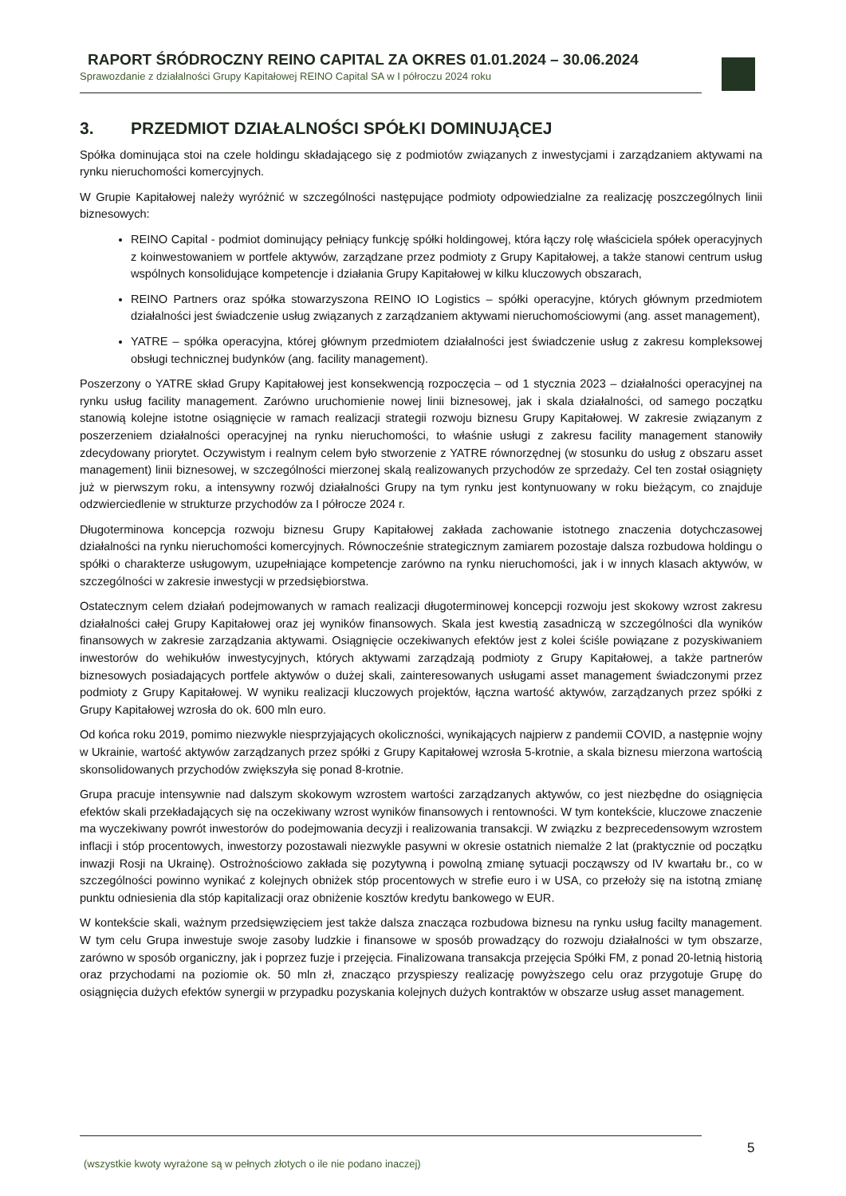RAPORT ŚRÓDROCZNY REINO CAPITAL ZA OKRES 01.01.2024 – 30.06.2024
Sprawozdanie z działalności Grupy Kapitałowej REINO Capital SA w I półroczu 2024 roku
3. PRZEDMIOT DZIAŁALNOŚCI SPÓŁKI DOMINUJĄCEJ
Spółka dominująca stoi na czele holdingu składającego się z podmiotów związanych z inwestycjami i zarządzaniem aktywami na rynku nieruchomości komercyjnych.
W Grupie Kapitałowej należy wyróżnić w szczególności następujące podmioty odpowiedzialne za realizację poszczególnych linii biznesowych:
REINO Capital - podmiot dominujący pełniący funkcję spółki holdingowej, która łączy rolę właściciela spółek operacyjnych z koinwestowaniem w portfele aktywów, zarządzane przez podmioty z Grupy Kapitałowej, a także stanowi centrum usług wspólnych konsolidujące kompetencje i działania Grupy Kapitałowej w kilku kluczowych obszarach,
REINO Partners oraz spółka stowarzyszona REINO IO Logistics – spółki operacyjne, których głównym przedmiotem działalności jest świadczenie usług związanych z zarządzaniem aktywami nieruchomościowymi (ang. asset management),
YATRE – spółka operacyjna, której głównym przedmiotem działalności jest świadczenie usług z zakresu kompleksowej obsługi technicznej budynków (ang. facility management).
Poszerzony o YATRE skład Grupy Kapitałowej jest konsekwencją rozpoczęcia – od 1 stycznia 2023 – działalności operacyjnej na rynku usług facility management. Zarówno uruchomienie nowej linii biznesowej, jak i skala działalności, od samego początku stanowią kolejne istotne osiągnięcie w ramach realizacji strategii rozwoju biznesu Grupy Kapitałowej. W zakresie związanym z poszerzeniem działalności operacyjnej na rynku nieruchomości, to właśnie usługi z zakresu facility management stanowiły zdecydowany priorytet. Oczywistym i realnym celem było stworzenie z YATRE równorzędnej (w stosunku do usług z obszaru asset management) linii biznesowej, w szczególności mierzonej skalą realizowanych przychodów ze sprzedaży. Cel ten został osiągnięty już w pierwszym roku, a intensywny rozwój działalności Grupy na tym rynku jest kontynuowany w roku bieżącym, co znajduje odzwierciedlenie w strukturze przychodów za I półrocze 2024 r.
Długoterminowa koncepcja rozwoju biznesu Grupy Kapitałowej zakłada zachowanie istotnego znaczenia dotychczasowej działalności na rynku nieruchomości komercyjnych. Równocześnie strategicznym zamiarem pozostaje dalsza rozbudowa holdingu o spółki o charakterze usługowym, uzupełniające kompetencje zarówno na rynku nieruchomości, jak i w innych klasach aktywów, w szczególności w zakresie inwestycji w przedsiębiorstwa.
Ostatecznym celem działań podejmowanych w ramach realizacji długoterminowej koncepcji rozwoju jest skokowy wzrost zakresu działalności całej Grupy Kapitałowej oraz jej wyników finansowych. Skala jest kwestią zasadniczą w szczególności dla wyników finansowych w zakresie zarządzania aktywami. Osiągnięcie oczekiwanych efektów jest z kolei ściśle powiązane z pozyskiwaniem inwestorów do wehikułów inwestycyjnych, których aktywami zarządzają podmioty z Grupy Kapitałowej, a także partnerów biznesowych posiadających portfele aktywów o dużej skali, zainteresowanych usługami asset management świadczonymi przez podmioty z Grupy Kapitałowej. W wyniku realizacji kluczowych projektów, łączna wartość aktywów, zarządzanych przez spółki z Grupy Kapitałowej wzrosła do ok. 600 mln euro.
Od końca roku 2019, pomimo niezwykle niesprzyjających okoliczności, wynikających najpierw z pandemii COVID, a następnie wojny w Ukrainie, wartość aktywów zarządzanych przez spółki z Grupy Kapitałowej wzrosła 5-krotnie, a skala biznesu mierzona wartością skonsolidowanych przychodów zwiększyła się ponad 8-krotnie.
Grupa pracuje intensywnie nad dalszym skokowym wzrostem wartości zarządzanych aktywów, co jest niezbędne do osiągnięcia efektów skali przekładających się na oczekiwany wzrost wyników finansowych i rentowności. W tym kontekście, kluczowe znaczenie ma wyczekiwany powrót inwestorów do podejmowania decyzji i realizowania transakcji. W związku z bezprecedensowym wzrostem inflacji i stóp procentowych, inwestorzy pozostawali niezwykle pasywni w okresie ostatnich niemalże 2 lat (praktycznie od początku inwazji Rosji na Ukrainę). Ostrożnościowo zakłada się pozytywną i powolną zmianę sytuacji począwszy od IV kwartału br., co w szczególności powinno wynikać z kolejnych obniżek stóp procentowych w strefie euro i w USA, co przełoży się na istotną zmianę punktu odniesienia dla stóp kapitalizacji oraz obniżenie kosztów kredytu bankowego w EUR.
W kontekście skali, ważnym przedsięwzięciem jest także dalsza znacząca rozbudowa biznesu na rynku usług facilty management. W tym celu Grupa inwestuje swoje zasoby ludzkie i finansowe w sposób prowadzący do rozwoju działalności w tym obszarze, zarówno w sposób organiczny, jak i poprzez fuzje i przejęcia. Finalizowana transakcja przejęcia Spółki FM, z ponad 20-letnią historią oraz przychodami na poziomie ok. 50 mln zł, znacząco przyspieszy realizację powyższego celu oraz przygotuje Grupę do osiągnięcia dużych efektów synergii w przypadku pozyskania kolejnych dużych kontraktów w obszarze usług asset management.
5
(wszystkie kwoty wyrażone są w pełnych złotych o ile nie podano inaczej)